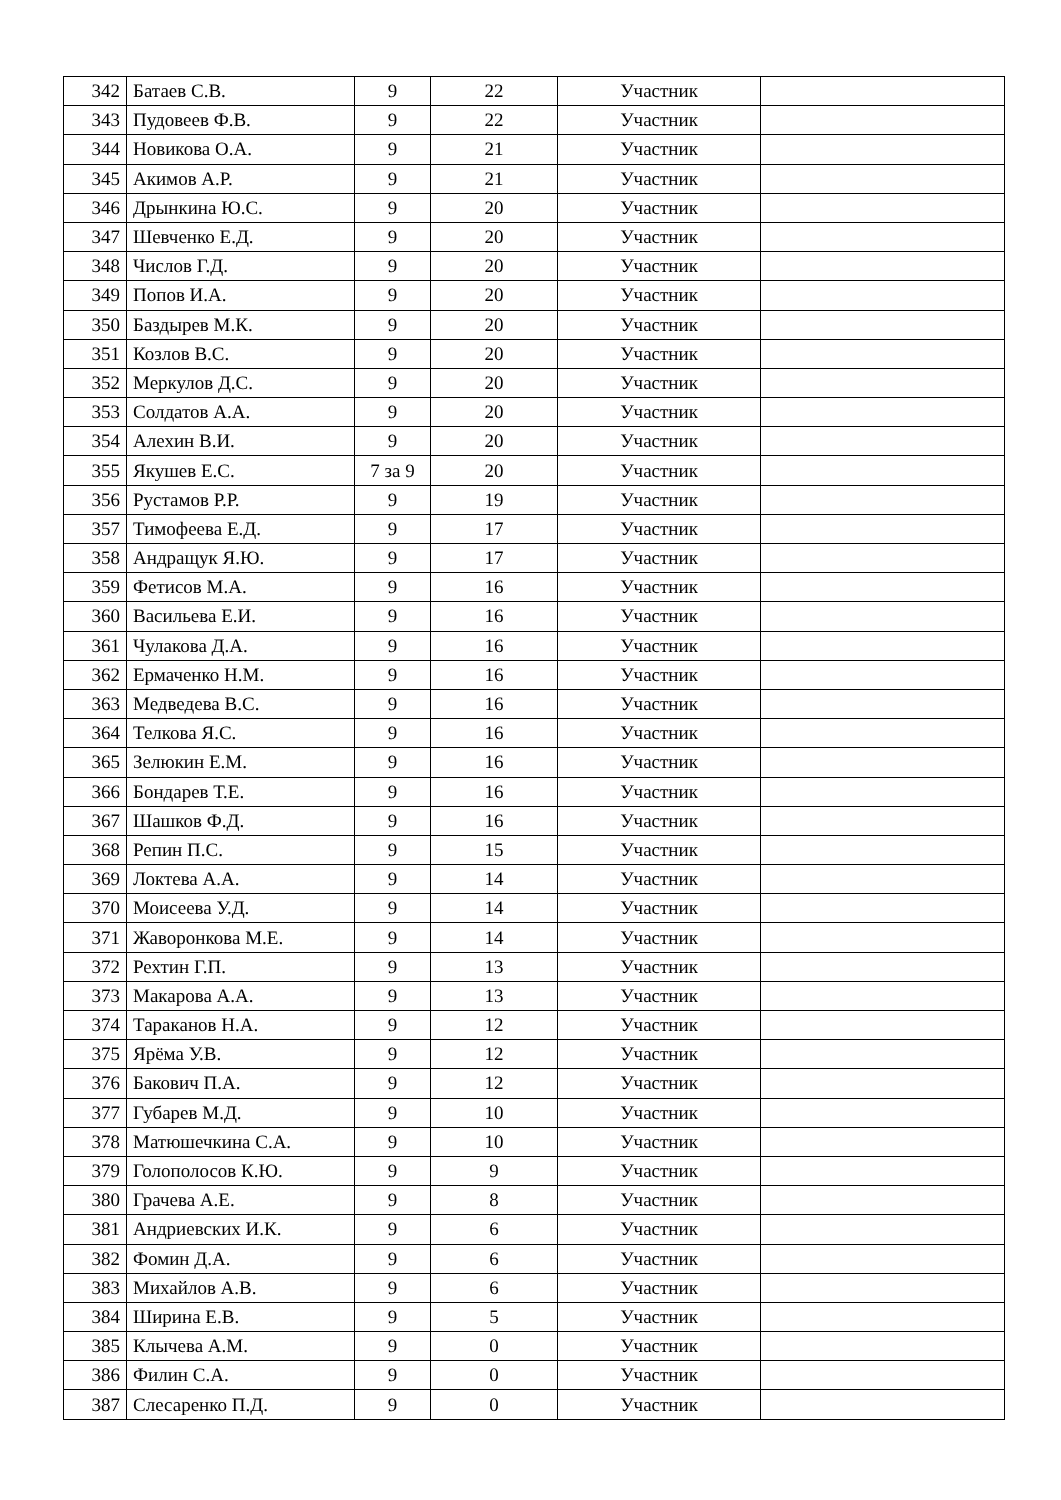| 342 | Батаев С.В. | 9 | 22 | Участник | |
| 343 | Пудовеев Ф.В. | 9 | 22 | Участник | |
| 344 | Новикова О.А. | 9 | 21 | Участник | |
| 345 | Акимов А.Р. | 9 | 21 | Участник | |
| 346 | Дрынкина Ю.С. | 9 | 20 | Участник | |
| 347 | Шевченко Е.Д. | 9 | 20 | Участник | |
| 348 | Числов Г.Д. | 9 | 20 | Участник | |
| 349 | Попов И.А. | 9 | 20 | Участник | |
| 350 | Баздырев М.К. | 9 | 20 | Участник | |
| 351 | Козлов В.С. | 9 | 20 | Участник | |
| 352 | Меркулов Д.С. | 9 | 20 | Участник | |
| 353 | Солдатов А.А. | 9 | 20 | Участник | |
| 354 | Алехин В.И. | 9 | 20 | Участник | |
| 355 | Якушев Е.С. | 7 за 9 | 20 | Участник | |
| 356 | Рустамов Р.Р. | 9 | 19 | Участник | |
| 357 | Тимофеева Е.Д. | 9 | 17 | Участник | |
| 358 | Андращук Я.Ю. | 9 | 17 | Участник | |
| 359 | Фетисов М.А. | 9 | 16 | Участник | |
| 360 | Васильева Е.И. | 9 | 16 | Участник | |
| 361 | Чулакова Д.А. | 9 | 16 | Участник | |
| 362 | Ермаченко Н.М. | 9 | 16 | Участник | |
| 363 | Медведева В.С. | 9 | 16 | Участник | |
| 364 | Телкова Я.С. | 9 | 16 | Участник | |
| 365 | Зелюкин Е.М. | 9 | 16 | Участник | |
| 366 | Бондарев Т.Е. | 9 | 16 | Участник | |
| 367 | Шашков Ф.Д. | 9 | 16 | Участник | |
| 368 | Репин П.С. | 9 | 15 | Участник | |
| 369 | Локтева А.А. | 9 | 14 | Участник | |
| 370 | Моисеева У.Д. | 9 | 14 | Участник | |
| 371 | Жаворонкова М.Е. | 9 | 14 | Участник | |
| 372 | Рехтин Г.П. | 9 | 13 | Участник | |
| 373 | Макарова А.А. | 9 | 13 | Участник | |
| 374 | Тараканов Н.А. | 9 | 12 | Участник | |
| 375 | Ярёма У.В. | 9 | 12 | Участник | |
| 376 | Бакович П.А. | 9 | 12 | Участник | |
| 377 | Губарев М.Д. | 9 | 10 | Участник | |
| 378 | Матюшечкина С.А. | 9 | 10 | Участник | |
| 379 | Голополосов К.Ю. | 9 | 9 | Участник | |
| 380 | Грачева А.Е. | 9 | 8 | Участник | |
| 381 | Андриевских И.К. | 9 | 6 | Участник | |
| 382 | Фомин Д.А. | 9 | 6 | Участник | |
| 383 | Михайлов А.В. | 9 | 6 | Участник | |
| 384 | Ширина Е.В. | 9 | 5 | Участник | |
| 385 | Клычева А.М. | 9 | 0 | Участник | |
| 386 | Филин С.А. | 9 | 0 | Участник | |
| 387 | Слесаренко П.Д. | 9 | 0 | Участник | |